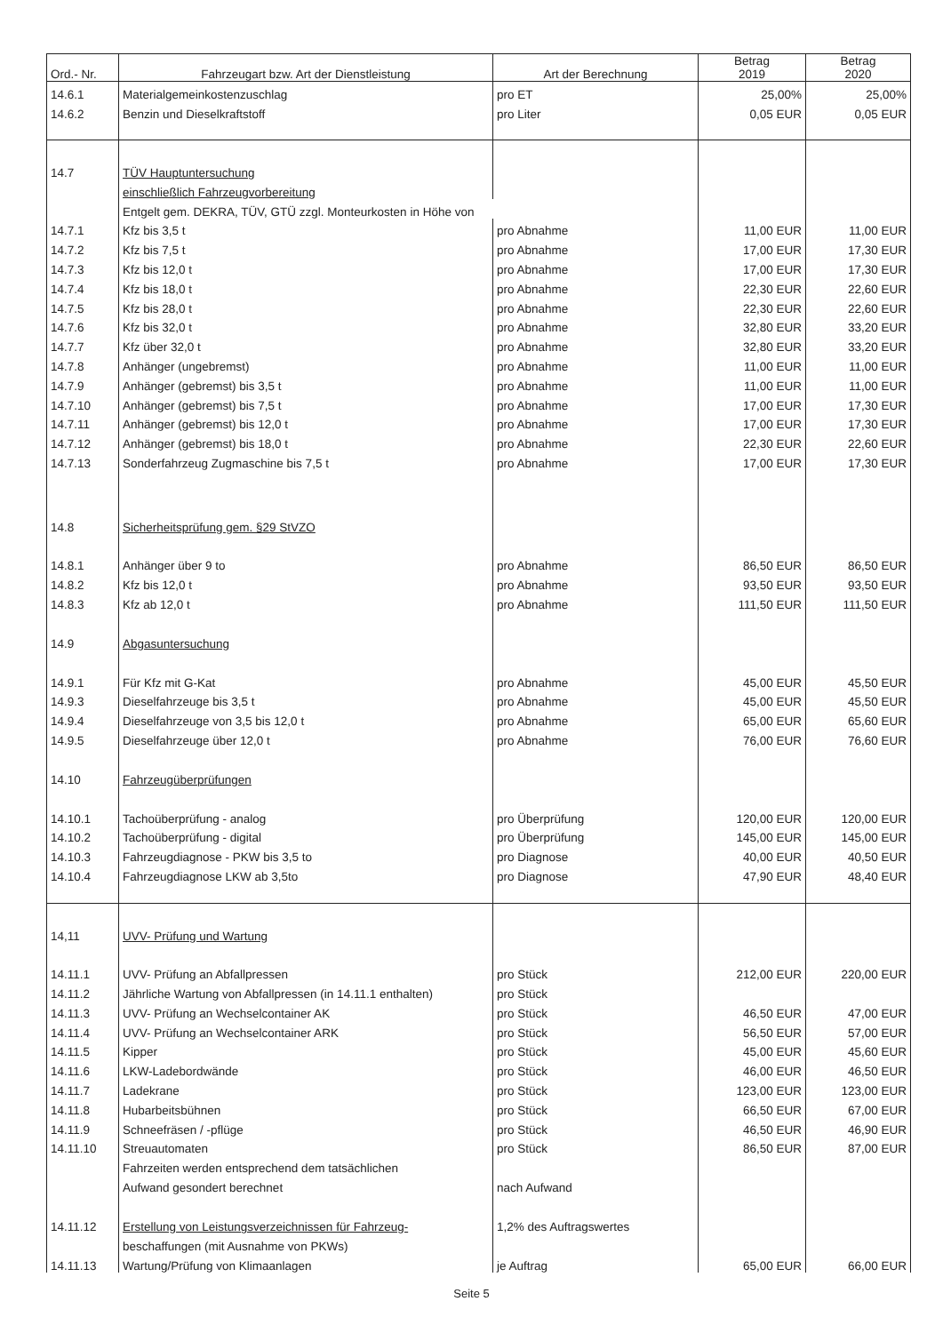| Ord.- Nr. | Fahrzeugart bzw. Art der Dienstleistung | Art der Berechnung | Betrag 2019 | Betrag 2020 |
| --- | --- | --- | --- | --- |
| 14.6.1 | Materialgemeinkostenzuschlag | pro ET | 25,00% | 25,00% |
| 14.6.2 | Benzin und Dieselkraftstoff | pro Liter | 0,05 EUR | 0,05 EUR |
| 14.7 | TÜV Hauptuntersuchung | | | |
| | einschließlich Fahrzeugvorbereitung | | | |
| | Entgelt gem. DEKRA, TÜV, GTÜ zzgl. Monteurkosten in Höhe von | | | |
| 14.7.1 | Kfz bis 3,5 t | pro Abnahme | 11,00 EUR | 11,00 EUR |
| 14.7.2 | Kfz bis 7,5 t | pro Abnahme | 17,00 EUR | 17,30 EUR |
| 14.7.3 | Kfz bis 12,0 t | pro Abnahme | 17,00 EUR | 17,30 EUR |
| 14.7.4 | Kfz bis 18,0 t | pro Abnahme | 22,30 EUR | 22,60 EUR |
| 14.7.5 | Kfz bis 28,0 t | pro Abnahme | 22,30 EUR | 22,60 EUR |
| 14.7.6 | Kfz bis 32,0 t | pro Abnahme | 32,80 EUR | 33,20 EUR |
| 14.7.7 | Kfz über 32,0 t | pro Abnahme | 32,80 EUR | 33,20 EUR |
| 14.7.8 | Anhänger (ungebremst) | pro Abnahme | 11,00 EUR | 11,00 EUR |
| 14.7.9 | Anhänger (gebremst) bis 3,5 t | pro Abnahme | 11,00 EUR | 11,00 EUR |
| 14.7.10 | Anhänger (gebremst) bis 7,5 t | pro Abnahme | 17,00 EUR | 17,30 EUR |
| 14.7.11 | Anhänger (gebremst) bis 12,0 t | pro Abnahme | 17,00 EUR | 17,30 EUR |
| 14.7.12 | Anhänger (gebremst) bis 18,0 t | pro Abnahme | 22,30 EUR | 22,60 EUR |
| 14.7.13 | Sonderfahrzeug Zugmaschine bis 7,5 t | pro Abnahme | 17,00 EUR | 17,30 EUR |
| 14.8 | Sicherheitsprüfung gem. §29 StVZO | | | |
| 14.8.1 | Anhänger über 9 to | pro Abnahme | 86,50 EUR | 86,50 EUR |
| 14.8.2 | Kfz bis 12,0 t | pro Abnahme | 93,50 EUR | 93,50 EUR |
| 14.8.3 | Kfz ab 12,0 t | pro Abnahme | 111,50 EUR | 111,50 EUR |
| 14.9 | Abgasuntersuchung | | | |
| 14.9.1 | Für Kfz mit G-Kat | pro Abnahme | 45,00 EUR | 45,50 EUR |
| 14.9.3 | Dieselfahrzeuge bis 3,5 t | pro Abnahme | 45,00 EUR | 45,50 EUR |
| 14.9.4 | Dieselfahrzeuge von 3,5 bis 12,0 t | pro Abnahme | 65,00 EUR | 65,60 EUR |
| 14.9.5 | Dieselfahrzeuge über 12,0 t | pro Abnahme | 76,00 EUR | 76,60 EUR |
| 14.10 | Fahrzeugüberprüfungen | | | |
| 14.10.1 | Tachoüberprüfung - analog | pro Überprüfung | 120,00 EUR | 120,00 EUR |
| 14.10.2 | Tachoüberprüfung - digital | pro Überprüfung | 145,00 EUR | 145,00 EUR |
| 14.10.3 | Fahrzeugdiagnose - PKW bis 3,5 to | pro Diagnose | 40,00 EUR | 40,50 EUR |
| 14.10.4 | Fahrzeugdiagnose LKW ab 3,5to | pro Diagnose | 47,90 EUR | 48,40 EUR |
| 14,11 | UVV- Prüfung und Wartung | | | |
| 14.11.1 | UVV- Prüfung an Abfallpressen | pro Stück | 212,00 EUR | 220,00 EUR |
| 14.11.2 | Jährliche Wartung von Abfallpressen (in 14.11.1 enthalten) | pro Stück | | |
| 14.11.3 | UVV- Prüfung an Wechselcontainer AK | pro Stück | 46,50 EUR | 47,00 EUR |
| 14.11.4 | UVV- Prüfung an Wechselcontainer ARK | pro Stück | 56,50 EUR | 57,00 EUR |
| 14.11.5 | Kipper | pro Stück | 45,00 EUR | 45,60 EUR |
| 14.11.6 | LKW-Ladebordwände | pro Stück | 46,00 EUR | 46,50 EUR |
| 14.11.7 | Ladekrane | pro Stück | 123,00 EUR | 123,00 EUR |
| 14.11.8 | Hubarbeitsbühnen | pro Stück | 66,50 EUR | 67,00 EUR |
| 14.11.9 | Schneefräsen / -pflüge | pro Stück | 46,50 EUR | 46,90 EUR |
| 14.11.10 | Streuautomaten | pro Stück | 86,50 EUR | 87,00 EUR |
| | Fahrzeiten werden entsprechend dem tatsächlichen | | | |
| | Aufwand gesondert berechnet | nach Aufwand | | |
| 14.11.12 | Erstellung von Leistungsverzeichnissen für Fahrzeug- | 1,2% des Auftragswertes | | |
| | beschaffungen (mit Ausnahme von PKWs) | | | |
| 14.11.13 | Wartung/Prüfung von Klimaanlagen | je Auftrag | 65,00 EUR | 66,00 EUR |
Seite 5